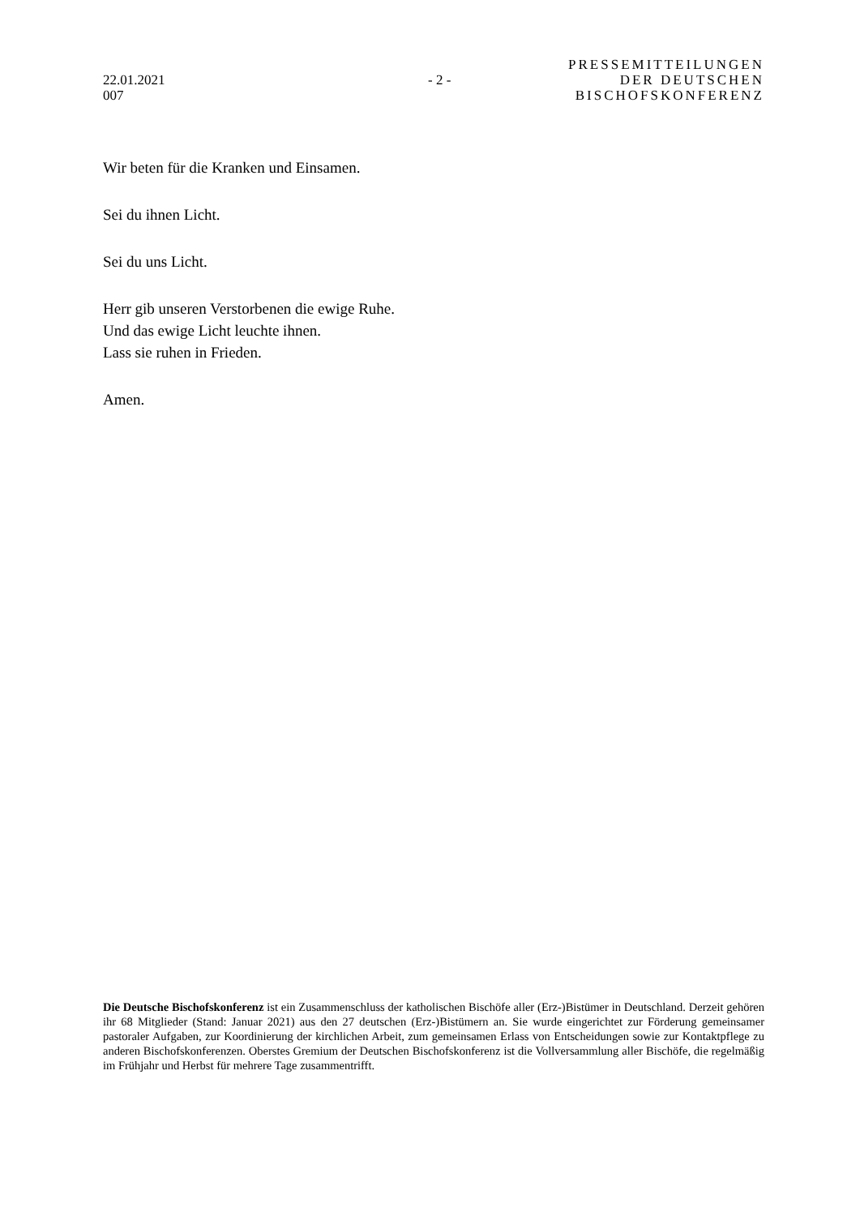22.01.2021
007
- 2 -
PRESSEMITTEILUNGEN
DER DEUTSCHEN
BISCHOFSKONFERENZ
Wir beten für die Kranken und Einsamen.
Sei du ihnen Licht.
Sei du uns Licht.
Herr gib unseren Verstorbenen die ewige Ruhe.
Und das ewige Licht leuchte ihnen.
Lass sie ruhen in Frieden.
Amen.
Die Deutsche Bischofskonferenz ist ein Zusammenschluss der katholischen Bischöfe aller (Erz-)Bistümer in Deutschland. Derzeit gehören ihr 68 Mitglieder (Stand: Januar 2021) aus den 27 deutschen (Erz-)Bistümern an. Sie wurde eingerichtet zur Förderung gemeinsamer pastoraler Aufgaben, zur Koordinierung der kirchlichen Arbeit, zum gemeinsamen Erlass von Entscheidungen sowie zur Kontaktpflege zu anderen Bischofskonferenzen. Oberstes Gremium der Deutschen Bischofskonferenz ist die Vollversammlung aller Bischöfe, die regelmäßig im Frühjahr und Herbst für mehrere Tage zusammentrifft.